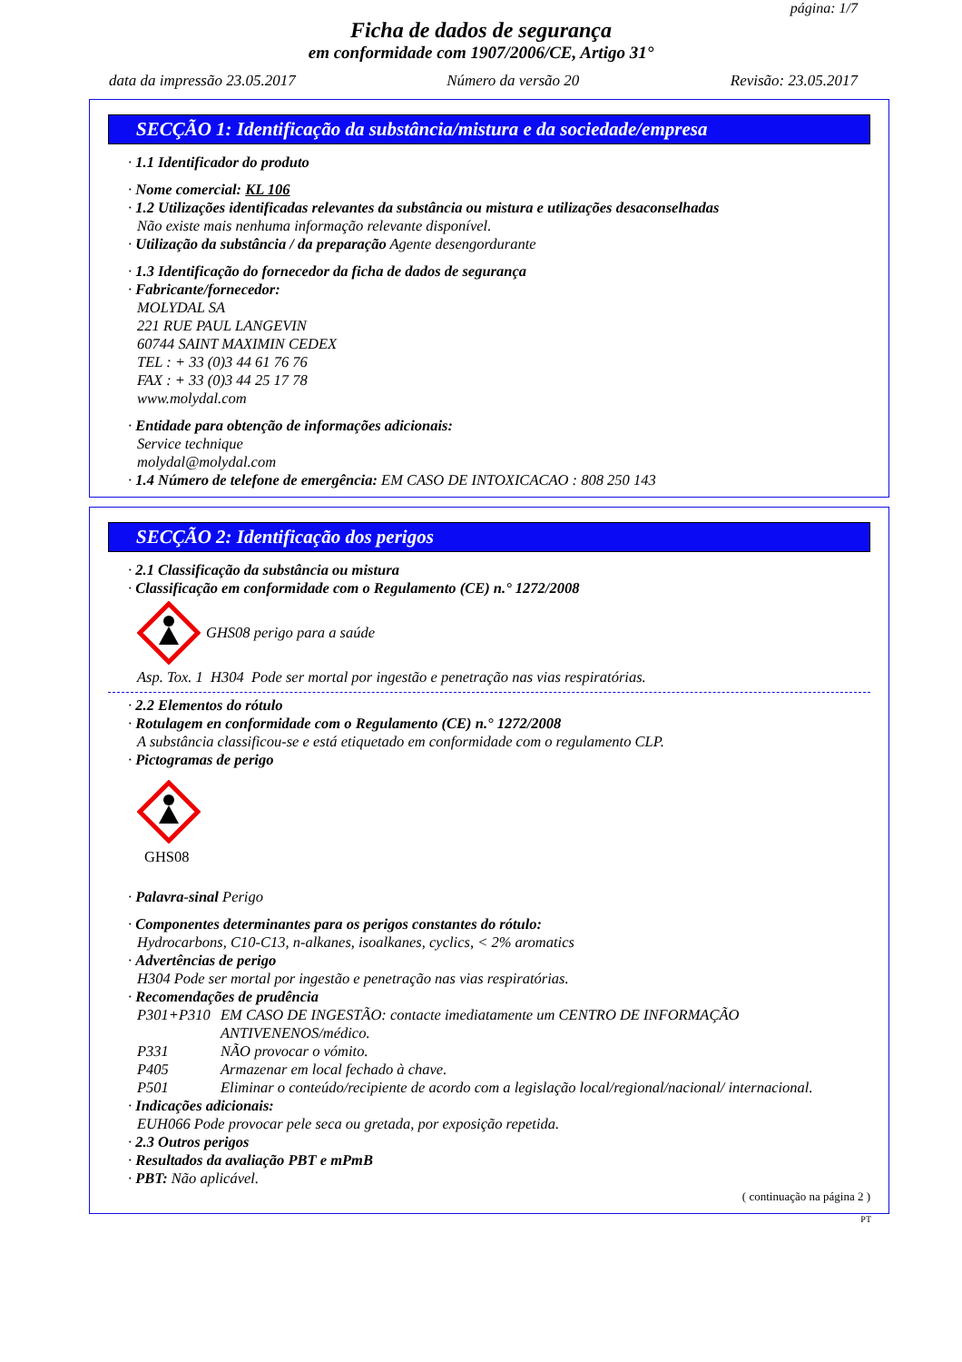página: 1/7
Ficha de dados de segurança
em conformidade com 1907/2006/CE, Artigo 31°
data da impressão 23.05.2017 Número da versão 20 Revisão: 23.05.2017
SECÇÃO 1: Identificação da substância/mistura e da sociedade/empresa
· 1.1 Identificador do produto
· Nome comercial: KL 106
· 1.2 Utilizações identificadas relevantes da substância ou mistura e utilizações desaconselhadas
Não existe mais nenhuma informação relevante disponível.
· Utilização da substância / da preparação Agente desengordurante
· 1.3 Identificação do fornecedor da ficha de dados de segurança
· Fabricante/fornecedor:
MOLYDAL SA
221 RUE PAUL LANGEVIN
60744 SAINT MAXIMIN CEDEX
TEL : + 33 (0)3 44 61 76 76
FAX : + 33 (0)3 44 25 17 78
www.molydal.com
· Entidade para obtenção de informações adicionais:
Service technique
molydal@molydal.com
· 1.4 Número de telefone de emergência: EM CASO DE INTOXICACAO : 808 250 143
SECÇÃO 2: Identificação dos perigos
· 2.1 Classificação da substância ou mistura
· Classificação em conformidade com o Regulamento (CE) n.° 1272/2008
GHS08 perigo para a saúde
Asp. Tox. 1 H304 Pode ser mortal por ingestão e penetração nas vias respiratórias.
· 2.2 Elementos do rótulo
· Rotulagem en conformidade com o Regulamento (CE) n.° 1272/2008
A substância classificou-se e está etiquetado em conformidade com o regulamento CLP.
· Pictogramas de perigo
GHS08
· Palavra-sinal Perigo
· Componentes determinantes para os perigos constantes do rótulo:
Hydrocarbons, C10-C13, n-alkanes, isoalkanes, cyclics, < 2% aromatics
· Advertências de perigo
H304 Pode ser mortal por ingestão e penetração nas vias respiratórias.
· Recomendações de prudência
P301+P310 EM CASO DE INGESTÃO: contacte imediatamente um CENTRO DE INFORMAÇÃO ANTIVENENOS/médico.
P331 NÃO provocar o vómito.
P405 Armazenar em local fechado à chave.
P501 Eliminar o conteúdo/recipiente de acordo com a legislação local/regional/nacional/ internacional.
· Indicações adicionais:
EUH066 Pode provocar pele seca ou gretada, por exposição repetida.
· 2.3 Outros perigos
· Resultados da avaliação PBT e mPmB
· PBT: Não aplicável.
( continuação na página 2 )
PT